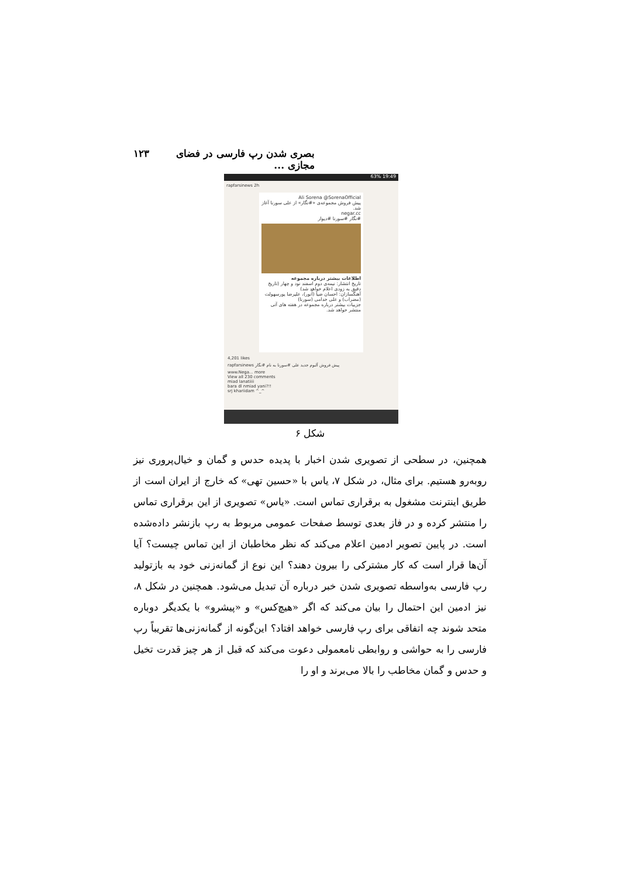بصری شدن رپ فارسی در فضای مجازی ... ۱۲۳
63% 19:49
rapfarsinews 2h
Ali Sorena @SorenaOfficial
پیش فروش مجموعه‌ی «#نگار» از علی سورنا آغاز شد.
negar.cc
#نگار #سورنا #دیوار
اطلاعات بیشتر درباره مجموعه
تاریخ انتشار: نیمه‌ی دوم اسفند نود و چهار (تاریخ دقیق به زودی اعلام خواهد شد)
آهنگسازان: احسان ضیا (اُنور)، علیرضا پورسهولت (مضراب) و علی خدامی (سورنا)
جزییات بیشتر درباره مجموعه در هفته های آتی منتشر خواهد شد.
4,201 likes
rapfarsinews پیش فروش آلبوم جدید علی #سورنا به نام #نگار
www.Nega... more
View all 230 comments
miad lanatiiii
bara dl nmiad yani?!!
srj khariidam ^_^
شکل ۶
همچنین، در سطحی از تصویری شدن اخبار با پدیده حدس و گمان و خیال‌پروری نیز روبه‌رو هستیم. برای مثال، در شکل ۷، یاس با «حسین تهی» که خارج از ایران است از طریق اینترنت مشغول به برقراری تماس است. «یاس» تصویری از این برقراری تماس را منتشر کرده و در فاز بعدی توسط صفحات عمومی مربوط به رپ بازنشر داده‌شده است. در پایین تصویر ادمین اعلام می‌کند که نظر مخاطبان از این تماس چیست؟ آیا آن‌ها قرار است که کار مشترکی را بیرون دهند؟ این نوع از گمانه‌زنی خود به بازتولید رپ فارسی به‌واسطه تصویری شدن خبر درباره آن تبدیل می‌شود. همچنین در شکل ۸، نیز ادمین این احتمال را بیان می‌کند که اگر «هیچ‌کس» و «پیشرو» با یکدیگر دوباره متحد شوند چه اتفاقی برای رپ فارسی خواهد افتاد؟ این‌گونه از گمانه‌زنی‌ها تقریباً رپ فارسی را به حواشی و روابطی نامعمولی دعوت می‌کند که قبل از هر چیز قدرت تخیل و حدس و گمان مخاطب را بالا می‌برند و او را